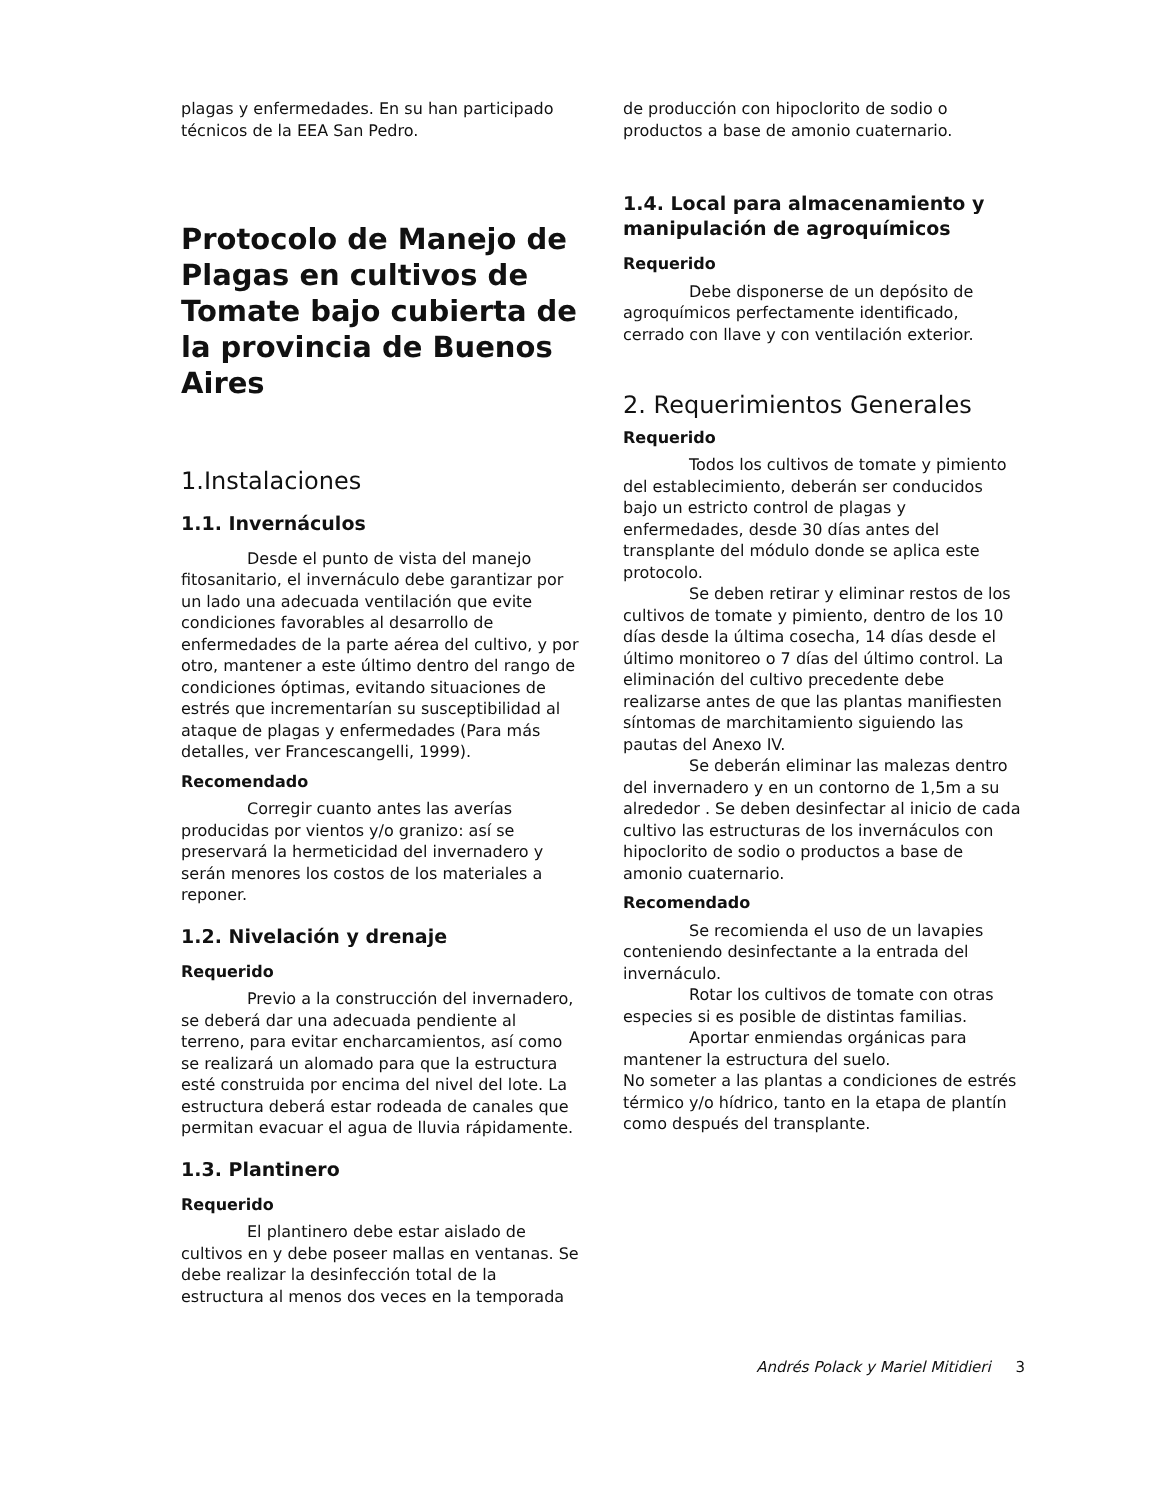plagas y enfermedades. En su han participado técnicos de la EEA San Pedro.
Protocolo de Manejo de Plagas en cultivos de Tomate bajo cubierta de la provincia de Buenos Aires
1.Instalaciones
1.1. Invernáculos
Desde el punto de vista del manejo fitosanitario, el invernáculo debe garantizar por un lado una adecuada ventilación que evite condiciones favorables al desarrollo de enfermedades de la parte aérea del cultivo, y por otro, mantener a este último dentro del rango de condiciones óptimas, evitando situaciones de estrés que incrementarían su susceptibilidad al ataque de plagas y enfermedades (Para más detalles, ver Francescangelli, 1999).
Recomendado
Corregir cuanto antes las averías producidas por vientos y/o granizo: así se preservará la hermeticidad del invernadero y serán menores los costos de los materiales a reponer.
1.2. Nivelación y drenaje
Requerido
Previo a la construcción del invernadero, se deberá dar una adecuada pendiente al terreno, para evitar encharcamientos, así como se realizará un alomado para que la estructura esté construida por encima del nivel del lote. La estructura deberá estar rodeada de canales que permitan evacuar el agua de lluvia rápidamente.
1.3. Plantinero
Requerido
El plantinero debe estar aislado de cultivos en y debe poseer mallas en ventanas. Se debe realizar la desinfección total de la estructura al menos dos veces en la temporada
de producción con hipoclorito de sodio o productos a base de amonio cuaternario.
1.4. Local para almacenamiento y manipulación de agroquímicos
Requerido
Debe disponerse de un depósito de agroquímicos perfectamente identificado, cerrado con llave y con ventilación exterior.
2. Requerimientos Generales
Requerido
Todos los cultivos de tomate y pimiento del establecimiento, deberán ser conducidos bajo un estricto control de plagas y enfermedades, desde 30 días antes del transplante del módulo donde se aplica este protocolo.
Se deben retirar y eliminar restos de los cultivos de tomate y pimiento, dentro de los 10 días desde la última cosecha, 14 días desde el último monitoreo o 7 días del último control. La eliminación del cultivo precedente debe realizarse antes de que las plantas manifiesten síntomas de marchitamiento siguiendo las pautas del Anexo IV.
Se deberán eliminar las malezas dentro del invernadero y en un contorno de 1,5m a su alrededor . Se deben desinfectar al inicio de cada cultivo las estructuras de los invernáculos con hipoclorito de sodio o productos a base de amonio cuaternario.
Recomendado
Se recomienda el uso de un lavapies conteniendo desinfectante a la entrada del invernáculo.
Rotar los cultivos de tomate con otras especies si es posible de distintas familias.
Aportar enmiendas orgánicas para mantener la estructura del suelo.
No someter a las plantas a condiciones de estrés térmico y/o hídrico, tanto en la etapa de plantín como después del transplante.
Andrés Polack y Mariel Mitidieri 3